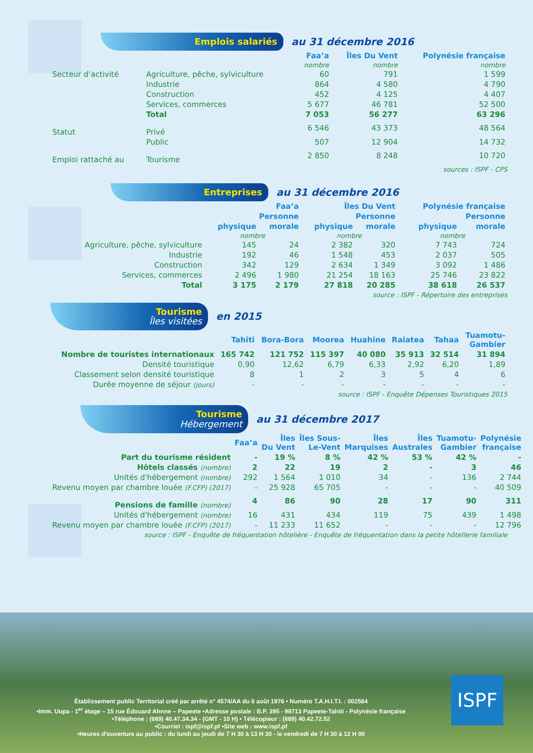Emplois salariés
au 31 décembre 2016
| | | Faa’a | Îles Du Vent | Polynésie française |
| --- | --- | --- | --- | --- |
| | | nombre | nombre | nombre |
| Secteur d’activité | Agriculture, pêche, sylviculture | 60 | 791 | 1 599 |
| | Industrie | 864 | 4 580 | 4 790 |
| | Construction | 452 | 4 125 | 4 407 |
| | Services, commerces | 5 677 | 46 781 | 52 500 |
| | Total | 7 053 | 56 277 | 63 296 |
| Statut | Privé | 6 546 | 43 373 | 48 564 |
| | Public | 507 | 12 904 | 14 732 |
| Emploi rattaché au | Tourisme | 2 850 | 8 248 | 10 720 |
sources : ISPF - CPS
Entreprises
au 31 décembre 2016
| | Faa’a | | Îles Du Vent | | Polynésie française | |
| --- | --- | --- | --- | --- | --- | --- |
| | Personne | | Personne | | Personne | |
| | physique | morale | physique | morale | physique | morale |
| | nombre | | nombre | | nombre | |
| Agriculture, pêche, sylviculture | 145 | 24 | 2 382 | 320 | 7 743 | 724 |
| Industrie | 192 | 46 | 1 548 | 453 | 2 037 | 505 |
| Construction | 342 | 129 | 2 634 | 1 349 | 3 092 | 1 486 |
| Services, commerces | 2 496 | 1 980 | 21 254 | 18 163 | 25 746 | 23 822 |
| Total | 3 175 | 2 179 | 27 818 | 20 285 | 38 618 | 26 537 |
source : ISPF - Répertoire des entreprises
Tourisme
Îles visitées
en 2015
| | Tahiti | Bora-Bora | Moorea | Huahine | Raiatea | Tahaa | Tuamotu- Gambier |
| --- | --- | --- | --- | --- | --- | --- | --- |
| Nombre de touristes internationaux | 165 742 | 121 752 | 115 397 | 40 080 | 35 913 | 32 514 | 31 894 |
| Densité touristique | 0,90 | 12,62 | 6,79 | 6,33 | 2,92 | 6,20 | 1,89 |
| Classement selon densité touristique | 8 | 1 | 2 | 3 | 5 | 4 | 6 |
| Durée moyenne de séjour (jours) | - | - | - | - | - | - | - |
source : ISPF - Enquête Dépenses Touristiques 2015
Tourisme
Hébergement
au 31 décembre 2017
| | Faa’a | Îles Du Vent | Îles Sous- Le-Vent | Îles Marquises | Îles Australes | Tuamotu- Gambier | Polynésie française |
| --- | --- | --- | --- | --- | --- | --- | --- |
| Part du tourisme résident | - | 19 % | 8 % | 42 % | 53 % | 42 % | - |
| Hôtels classés (nombre) | 2 | 22 | 19 | 2 | - | 3 | 46 |
| Unités d'hébergement (nombre) | 292 | 1 564 | 1 010 | 34 | - | 136 | 2 744 |
| Revenu moyen par chambre louée (F.CFP) (2017) | - | 25 928 | 65 705 | - | - | - | 40 509 |
| Pensions de famille (nombre) | 4 | 86 | 90 | 28 | 17 | 90 | 311 |
| Unités d'hébergement (nombre) | 16 | 431 | 434 | 119 | 75 | 439 | 1 498 |
| Revenu moyen par chambre louée (F.CFP) (2017) | - | 11 233 | 11 652 | - | - | - | 12 796 |
source : ISPF - Enquête de fréquentation hôtelière - Enquête de fréquentation dans la petite hôtellerie familiale
Établissement public Territorial créé par arrêté n° 4574/AA du 6 août 1976 • Numéro T.A.H.I.T.I. : 002584
•Imm. Uupa - 1<sup>er</sup> étage – 15 rue Édouard Ahnne – Papeete •Adresse postale : B.P. 395 - 98713 Papeete-Tahiti - Polynésie française
•Téléphone : (689) 40.47.34.34 - (GMT - 10 H) • Télécopieur : (689) 40.42.72.52
•Courriel : ispf@ispf.pf •Site web : www.ispf.pf
•Heures d'ouverture au public : du lundi au jeudi de 7 H 30 à 13 H 30 - le vendredi de 7 H 30 à 12 H 00
ISPF